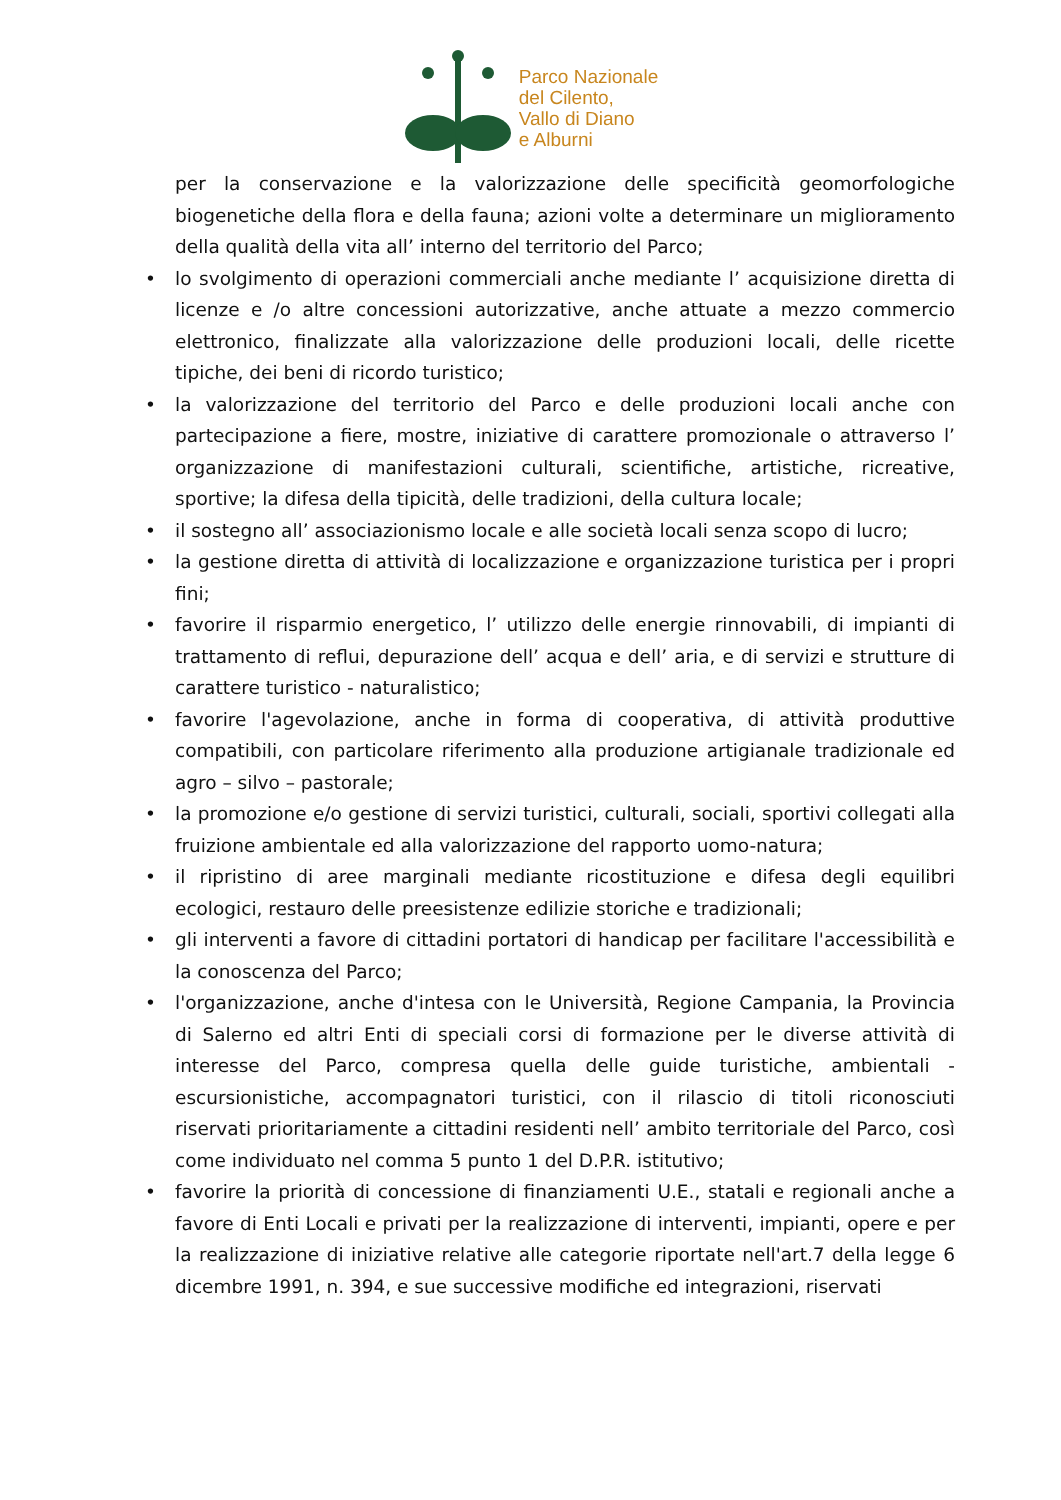Parco Nazionale
del Cilento,
Vallo di Diano
e Alburni
per la conservazione e la valorizzazione delle specificità geomorfologiche biogenetiche della flora e della fauna; azioni volte a determinare un miglioramento della qualità della vita all’ interno del territorio del Parco;
• lo svolgimento di operazioni commerciali anche mediante l’ acquisizione diretta di licenze e /o altre concessioni autorizzative, anche attuate a mezzo commercio elettronico, finalizzate alla valorizzazione delle produzioni locali, delle ricette tipiche, dei beni di ricordo turistico;
• la valorizzazione del territorio del Parco e delle produzioni locali anche con partecipazione a fiere, mostre, iniziative di carattere promozionale o attraverso l’ organizzazione di manifestazioni culturali, scientifiche, artistiche, ricreative, sportive; la difesa della tipicità, delle tradizioni, della cultura locale;
• il sostegno all’ associazionismo locale e alle società locali senza scopo di lucro;
• la gestione diretta di attività di localizzazione e organizzazione turistica per i propri fini;
• favorire il risparmio energetico, l’ utilizzo delle energie rinnovabili, di impianti di trattamento di reflui, depurazione dell’ acqua e dell’ aria, e di servizi e strutture di carattere turistico - naturalistico;
• favorire l'agevolazione, anche in forma di cooperativa, di attività produttive compatibili, con particolare riferimento alla produzione artigianale tradizionale ed agro – silvo – pastorale;
• la promozione e/o gestione di servizi turistici, culturali, sociali, sportivi collegati alla fruizione ambientale ed alla valorizzazione del rapporto uomo-natura;
• il ripristino di aree marginali mediante ricostituzione e difesa degli equilibri ecologici, restauro delle preesistenze edilizie storiche e tradizionali;
• gli interventi a favore di cittadini portatori di handicap per facilitare l'accessibilità e la conoscenza del Parco;
• l'organizzazione, anche d'intesa con le Università, Regione Campania, la Provincia di Salerno ed altri Enti di speciali corsi di formazione per le diverse attività di interesse del Parco, compresa quella delle guide turistiche, ambientali - escursionistiche, accompagnatori turistici, con il rilascio di titoli riconosciuti riservati prioritariamente a cittadini residenti nell’ ambito territoriale del Parco, così come individuato nel comma 5 punto 1 del D.P.R. istitutivo;
• favorire la priorità di concessione di finanziamenti U.E., statali e regionali anche a favore di Enti Locali e privati per la realizzazione di interventi, impianti, opere e per la realizzazione di iniziative relative alle categorie riportate nell'art.7 della legge 6 dicembre 1991, n. 394, e sue successive modifiche ed integrazioni, riservati